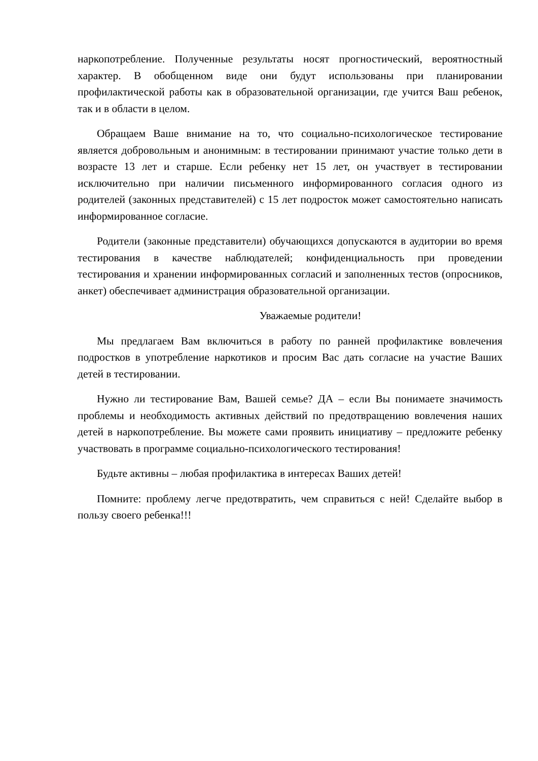наркопотребление. Полученные результаты носят прогностический, вероятностный характер. В обобщенном виде они будут использованы при планировании профилактической работы как в образовательной организации, где учится Ваш ребенок, так и в области в целом.
Обращаем Ваше внимание на то, что социально-психологическое тестирование является добровольным и анонимным: в тестировании принимают участие только дети в возрасте 13 лет и старше. Если ребенку нет 15 лет, он участвует в тестировании исключительно при наличии письменного информированного согласия одного из родителей (законных представителей) с 15 лет подросток может самостоятельно написать информированное согласие.
Родители (законные представители) обучающихся допускаются в аудитории во время тестирования в качестве наблюдателей; конфиденциальность при проведении тестирования и хранении информированных согласий и заполненных тестов (опросников, анкет) обеспечивает администрация образовательной организации.
Уважаемые родители!
Мы предлагаем Вам включиться в работу по ранней профилактике вовлечения подростков в употребление наркотиков и просим Вас дать согласие на участие Ваших детей в тестировании.
Нужно ли тестирование Вам, Вашей семье? ДА – если Вы понимаете значимость проблемы и необходимость активных действий по предотвращению вовлечения наших детей в наркопотребление. Вы можете сами проявить инициативу – предложите ребенку участвовать в программе социально-психологического тестирования!
Будьте активны – любая профилактика в интересах Ваших детей!
Помните: проблему легче предотвратить, чем справиться с ней! Сделайте выбор в пользу своего ребенка!!!